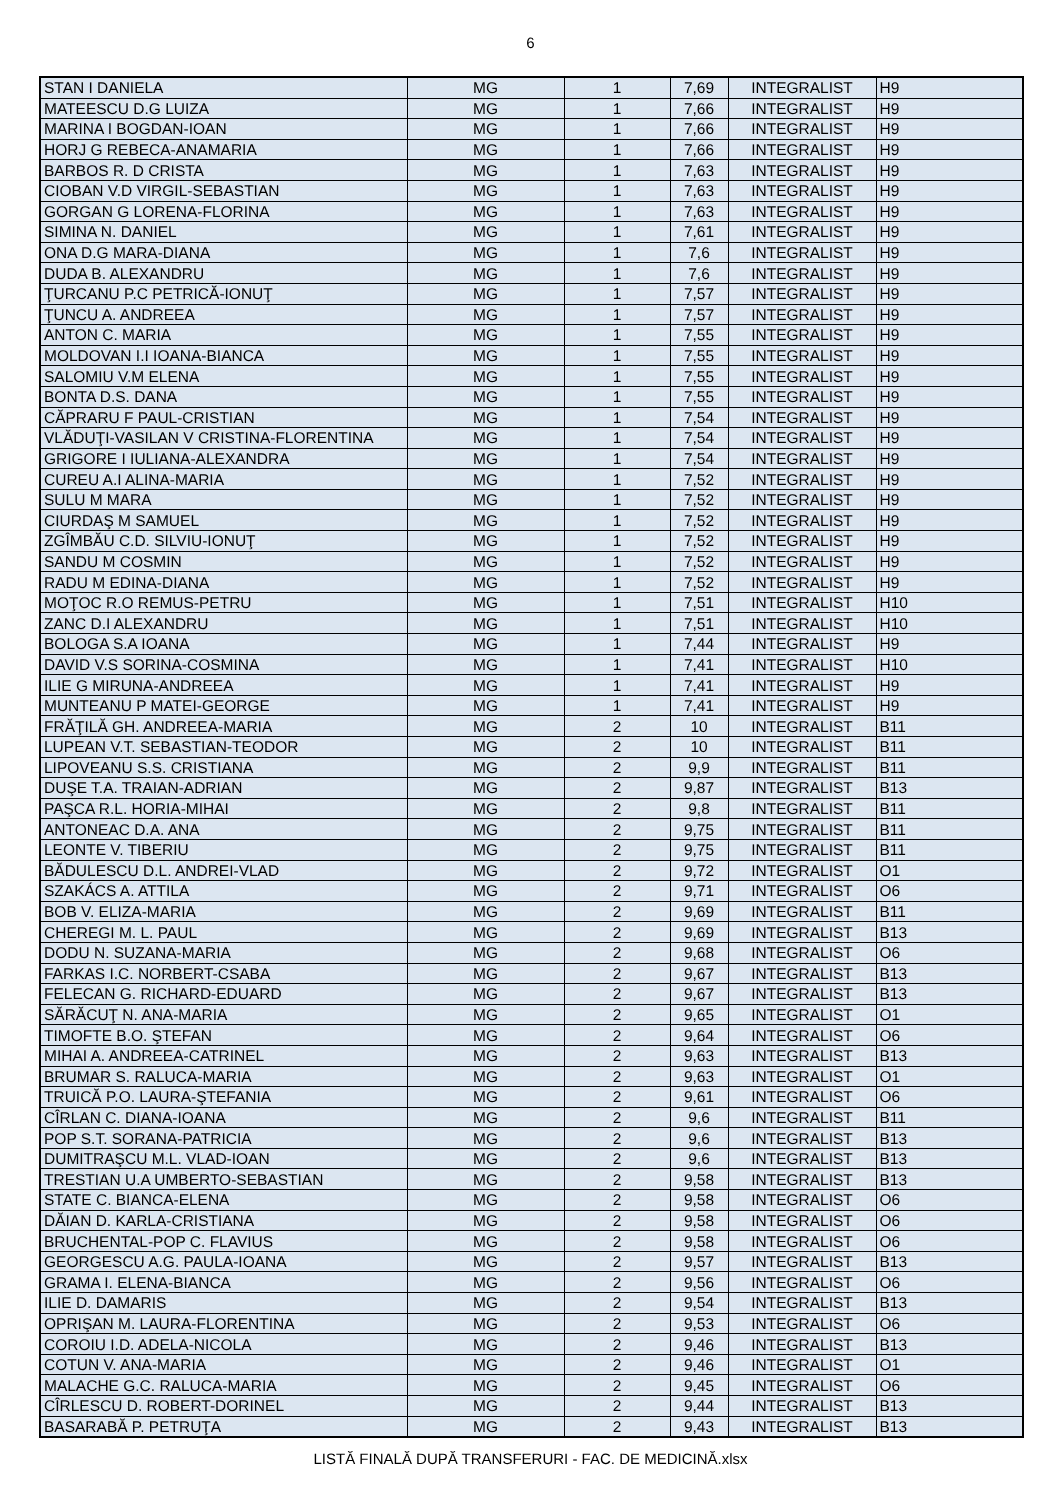6
| STAN I DANIELA | MG | 1 | 7,69 | INTEGRALIST | H9 |
| MATEESCU D.G LUIZA | MG | 1 | 7,66 | INTEGRALIST | H9 |
| MARINA I BOGDAN-IOAN | MG | 1 | 7,66 | INTEGRALIST | H9 |
| HORJ G REBECA-ANAMARIA | MG | 1 | 7,66 | INTEGRALIST | H9 |
| BARBOS R. D CRISTA | MG | 1 | 7,63 | INTEGRALIST | H9 |
| CIOBAN V.D VIRGIL-SEBASTIAN | MG | 1 | 7,63 | INTEGRALIST | H9 |
| GORGAN G LORENA-FLORINA | MG | 1 | 7,63 | INTEGRALIST | H9 |
| SIMINA N. DANIEL | MG | 1 | 7,61 | INTEGRALIST | H9 |
| ONA D.G MARA-DIANA | MG | 1 | 7,6 | INTEGRALIST | H9 |
| DUDA B. ALEXANDRU | MG | 1 | 7,6 | INTEGRALIST | H9 |
| ŢURCANU P.C PETRICĂ-IONUŢ | MG | 1 | 7,57 | INTEGRALIST | H9 |
| ŢUNCU A. ANDREEA | MG | 1 | 7,57 | INTEGRALIST | H9 |
| ANTON C. MARIA | MG | 1 | 7,55 | INTEGRALIST | H9 |
| MOLDOVAN I.I IOANA-BIANCA | MG | 1 | 7,55 | INTEGRALIST | H9 |
| SALOMIU V.M ELENA | MG | 1 | 7,55 | INTEGRALIST | H9 |
| BONTA D.S. DANA | MG | 1 | 7,55 | INTEGRALIST | H9 |
| CĂPRARU F PAUL-CRISTIAN | MG | 1 | 7,54 | INTEGRALIST | H9 |
| VLĂDUŢI-VASILAN V CRISTINA-FLORENTINA | MG | 1 | 7,54 | INTEGRALIST | H9 |
| GRIGORE I IULIANA-ALEXANDRA | MG | 1 | 7,54 | INTEGRALIST | H9 |
| CUREU A.I ALINA-MARIA | MG | 1 | 7,52 | INTEGRALIST | H9 |
| SULU M MARA | MG | 1 | 7,52 | INTEGRALIST | H9 |
| CIURDAŞ M SAMUEL | MG | 1 | 7,52 | INTEGRALIST | H9 |
| ZGÎMBĂU C.D. SILVIU-IONUŢ | MG | 1 | 7,52 | INTEGRALIST | H9 |
| SANDU M COSMIN | MG | 1 | 7,52 | INTEGRALIST | H9 |
| RADU M EDINA-DIANA | MG | 1 | 7,52 | INTEGRALIST | H9 |
| MOŢOC R.O REMUS-PETRU | MG | 1 | 7,51 | INTEGRALIST | H10 |
| ZANC D.I ALEXANDRU | MG | 1 | 7,51 | INTEGRALIST | H10 |
| BOLOGA S.A IOANA | MG | 1 | 7,44 | INTEGRALIST | H9 |
| DAVID V.S SORINA-COSMINA | MG | 1 | 7,41 | INTEGRALIST | H10 |
| ILIE G MIRUNA-ANDREEA | MG | 1 | 7,41 | INTEGRALIST | H9 |
| MUNTEANU P MATEI-GEORGE | MG | 1 | 7,41 | INTEGRALIST | H9 |
| FRĂŢILĂ GH. ANDREEA-MARIA | MG | 2 | 10 | INTEGRALIST | B11 |
| LUPEAN V.T. SEBASTIAN-TEODOR | MG | 2 | 10 | INTEGRALIST | B11 |
| LIPOVEANU S.S. CRISTIANA | MG | 2 | 9,9 | INTEGRALIST | B11 |
| DUŞE T.A. TRAIAN-ADRIAN | MG | 2 | 9,87 | INTEGRALIST | B13 |
| PAŞCA R.L. HORIA-MIHAI | MG | 2 | 9,8 | INTEGRALIST | B11 |
| ANTONEAC D.A. ANA | MG | 2 | 9,75 | INTEGRALIST | B11 |
| LEONTE V. TIBERIU | MG | 2 | 9,75 | INTEGRALIST | B11 |
| BĂDULESCU D.L. ANDREI-VLAD | MG | 2 | 9,72 | INTEGRALIST | O1 |
| SZAKÁCS A. ATTILA | MG | 2 | 9,71 | INTEGRALIST | O6 |
| BOB V. ELIZA-MARIA | MG | 2 | 9,69 | INTEGRALIST | B11 |
| CHEREGI M. L. PAUL | MG | 2 | 9,69 | INTEGRALIST | B13 |
| DODU N. SUZANA-MARIA | MG | 2 | 9,68 | INTEGRALIST | O6 |
| FARKAS I.C. NORBERT-CSABA | MG | 2 | 9,67 | INTEGRALIST | B13 |
| FELECAN G. RICHARD-EDUARD | MG | 2 | 9,67 | INTEGRALIST | B13 |
| SĂRĂCUŢ N. ANA-MARIA | MG | 2 | 9,65 | INTEGRALIST | O1 |
| TIMOFTE B.O. ŞTEFAN | MG | 2 | 9,64 | INTEGRALIST | O6 |
| MIHAI A. ANDREEA-CATRINEL | MG | 2 | 9,63 | INTEGRALIST | B13 |
| BRUMAR S. RALUCA-MARIA | MG | 2 | 9,63 | INTEGRALIST | O1 |
| TRUICĂ P.O. LAURA-ŞTEFANIA | MG | 2 | 9,61 | INTEGRALIST | O6 |
| CÎRLAN C. DIANA-IOANA | MG | 2 | 9,6 | INTEGRALIST | B11 |
| POP S.T. SORANA-PATRICIA | MG | 2 | 9,6 | INTEGRALIST | B13 |
| DUMITRAŞCU M.L. VLAD-IOAN | MG | 2 | 9,6 | INTEGRALIST | B13 |
| TRESTIAN U.A UMBERTO-SEBASTIAN | MG | 2 | 9,58 | INTEGRALIST | B13 |
| STATE C. BIANCA-ELENA | MG | 2 | 9,58 | INTEGRALIST | O6 |
| DĂIAN D. KARLA-CRISTIANA | MG | 2 | 9,58 | INTEGRALIST | O6 |
| BRUCHENTAL-POP C. FLAVIUS | MG | 2 | 9,58 | INTEGRALIST | O6 |
| GEORGESCU A.G. PAULA-IOANA | MG | 2 | 9,57 | INTEGRALIST | B13 |
| GRAMA I. ELENA-BIANCA | MG | 2 | 9,56 | INTEGRALIST | O6 |
| ILIE D. DAMARIS | MG | 2 | 9,54 | INTEGRALIST | B13 |
| OPRIŞAN M. LAURA-FLORENTINA | MG | 2 | 9,53 | INTEGRALIST | O6 |
| COROIU I.D. ADELA-NICOLA | MG | 2 | 9,46 | INTEGRALIST | B13 |
| COTUN V. ANA-MARIA | MG | 2 | 9,46 | INTEGRALIST | O1 |
| MALACHE G.C. RALUCA-MARIA | MG | 2 | 9,45 | INTEGRALIST | O6 |
| CÎRLESCU D. ROBERT-DORINEL | MG | 2 | 9,44 | INTEGRALIST | B13 |
| BASARABĂ P. PETRUŢA | MG | 2 | 9,43 | INTEGRALIST | B13 |
LISTĂ FINALĂ DUPĂ TRANSFERURI - FAC. DE MEDICINĂ.xlsx